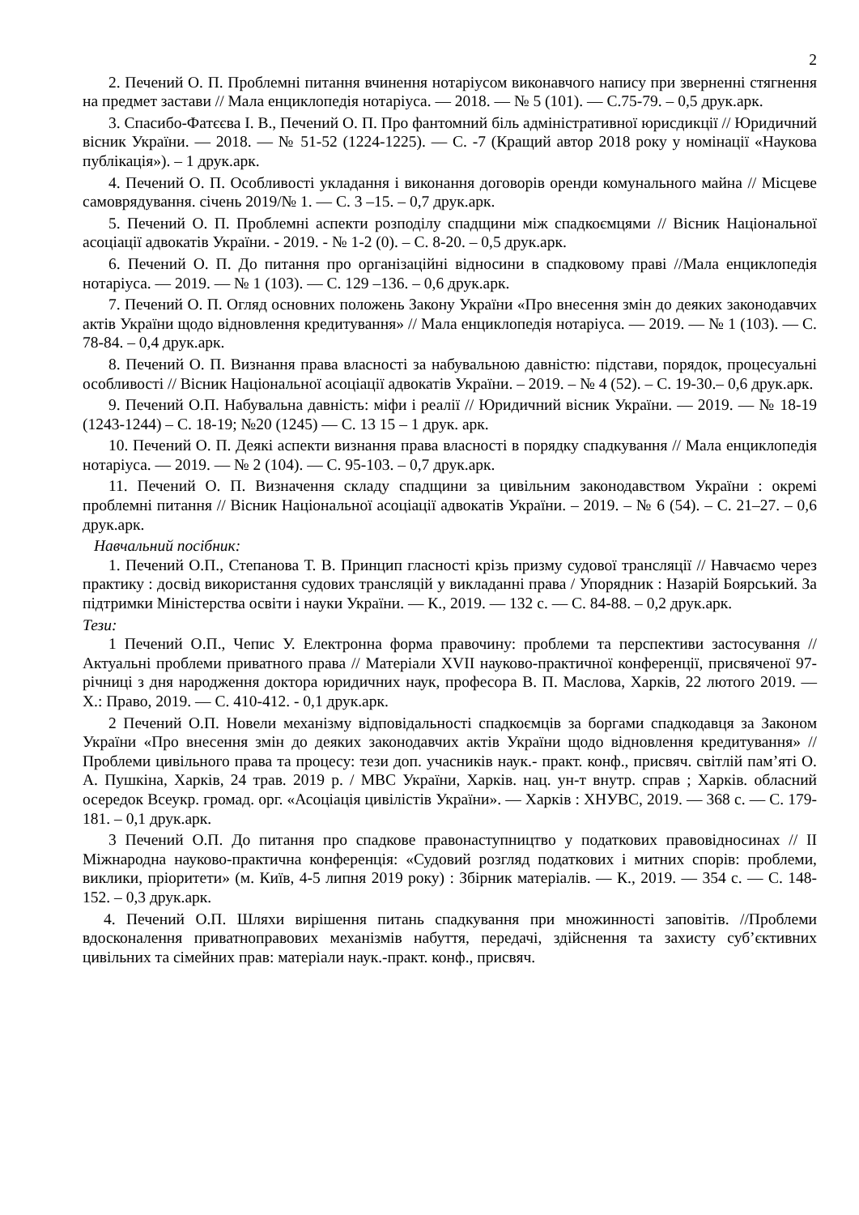2
2. Печений О. П. Проблемні питання вчинення нотаріусом виконавчого напису при зверненні стягнення на предмет застави // Мала енциклопедія нотаріуса. — 2018. — № 5 (101). — С.75-79. – 0,5 друк.арк.
3. Спасибо-Фатєєва І. В., Печений О. П. Про фантомний біль адміністративної юрисдикції // Юридичний вісник України. — 2018. — № 51-52 (1224-1225). — С. -7 (Кращий автор 2018 року у номінації «Наукова публікація»). – 1 друк.арк.
4. Печений О. П. Особливості укладання і виконання договорів оренди комунального майна // Місцеве самоврядування. січень 2019/№ 1. — С. 3 –15. – 0,7 друк.арк.
5. Печений О. П. Проблемні аспекти розподілу спадщини між спадкоємцями // Вісник Національної асоціації адвокатів України. - 2019. - № 1-2 (0). – С. 8-20. – 0,5 друк.арк.
6. Печений О. П. До питання про організаційні відносини в спадковому праві //Мала енциклопедія нотаріуса. — 2019. — № 1 (103). — С. 129 –136. – 0,6 друк.арк.
7. Печений О. П. Огляд основних положень Закону України «Про внесення змін до деяких законодавчих актів України щодо відновлення кредитування» // Мала енциклопедія нотаріуса. — 2019. — № 1 (103). — С. 78-84. – 0,4 друк.арк.
8. Печений О. П. Визнання права власності за набувальною давністю: підстави, порядок, процесуальні особливості // Вісник Національної асоціації адвокатів України. – 2019. – № 4 (52). – С. 19-30.– 0,6 друк.арк.
9. Печений О.П. Набувальна давність: міфи і реалії // Юридичний вісник України. — 2019. — № 18-19 (1243-1244) – С. 18-19; №20 (1245) — С. 13 15 – 1 друк. арк.
10. Печений О. П. Деякі аспекти визнання права власності в порядку спадкування // Мала енциклопедія нотаріуса. — 2019. — № 2 (104). — С. 95-103. – 0,7 друк.арк.
11. Печений О. П. Визначення складу спадщини за цивільним законодавством України : окремі проблемні питання // Вісник Національної асоціації адвокатів України. – 2019. – № 6 (54). – С. 21–27. – 0,6 друк.арк.
Навчальний посібник:
1. Печений О.П., Степанова Т. В. Принцип гласності крізь призму судової трансляції // Навчаємо через практику : досвід використання судових трансляцій у викладанні права / Упорядник : Назарій Боярський. За підтримки Міністерства освіти і науки України. — К., 2019. — 132 с. — С. 84-88. – 0,2 друк.арк.
Тези:
1 Печений О.П., Чепис У. Електронна форма правочину: проблеми та перспективи застосування // Актуальні проблеми приватного права // Матеріали XVII науково-практичної конференції, присвяченої 97-річниці з дня народження доктора юридичних наук, професора В. П. Маслова, Харків, 22 лютого 2019. — Х.: Право, 2019. — С. 410-412. - 0,1 друк.арк.
2 Печений О.П. Новели механізму відповідальності спадкоємців за боргами спадкодавця за Законом України «Про внесення змін до деяких законодавчих актів України щодо відновлення кредитування» // Проблеми цивільного права та процесу: тези доп. учасників наук.- практ. конф., присвяч. світлій пам’яті О. А. Пушкіна, Харків, 24 трав. 2019 р. / МВС України, Харків. нац. ун-т внутр. справ ; Харків. обласний осередок Всеукр. громад. орг. «Асоціація цивілістів України». — Харків : ХНУВС, 2019. — 368 с. — С. 179-181. – 0,1 друк.арк.
3 Печений О.П. До питання про спадкове правонаступництво у податкових правовідносинах // ІІ Міжнародна науково-практична конференція: «Судовий розгляд податкових і митних спорів: проблеми, виклики, пріоритети» (м. Київ, 4-5 липня 2019 року) : Збірник матеріалів. — К., 2019. — 354 с. — С. 148-152. – 0,3 друк.арк.
4. Печений О.П. Шляхи вирішення питань спадкування при множинності заповітів. //Проблеми вдосконалення приватноправових механізмів набуття, передачі, здійснення та захисту суб’єктивних цивільних та сімейних прав: матеріали наук.-практ. конф., присвяч.